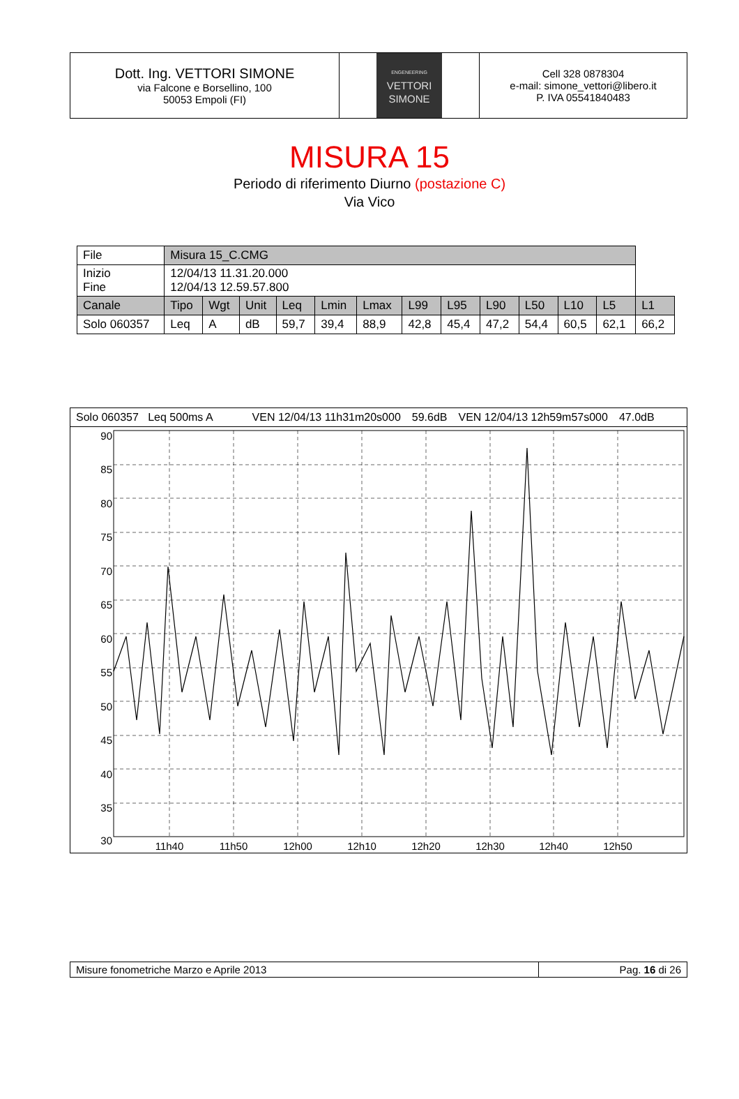Dott. Ing. VETTORI SIMONE
via Falcone e Borsellino, 100
50053 Empoli (FI)
ENGENEERING
VETTORI
SIMONE
Cell 328 0878304
e-mail: simone_vettori@libero.it
P. IVA 05541840483
MISURA 15
Periodo di riferimento Diurno (postazione C)
Via Vico
| File | Misura 15_C.CMG | | | | | | | | | | | | |
| Inizio Fine | 12/04/13 11.31.20.000 12/04/13 12.59.57.800 | | | | | | | | | | | | |
| Canale | Tipo | Wgt | Unit | Leq | Lmin | Lmax | L99 | L95 | L90 | L50 | L10 | L5 | L1 |
| Solo 060357 | Leq | A | dB | 59,7 | 39,4 | 88,9 | 42,8 | 45,4 | 47,2 | 54,4 | 60,5 | 62,1 | 66,2 |
Solo 060357 Leq 500ms A VEN 12/04/13 11h31m20s000 59.6dB VEN 12/04/13 12h59m57s000 47.0dB
90
85
80
75
70
65
60
55
50
45
40
35
30
11h40
11h50
12h00
12h10
12h20
12h30
12h40
12h50
Misure fonometriche Marzo e Aprile 2013 Pag. 16 di 26